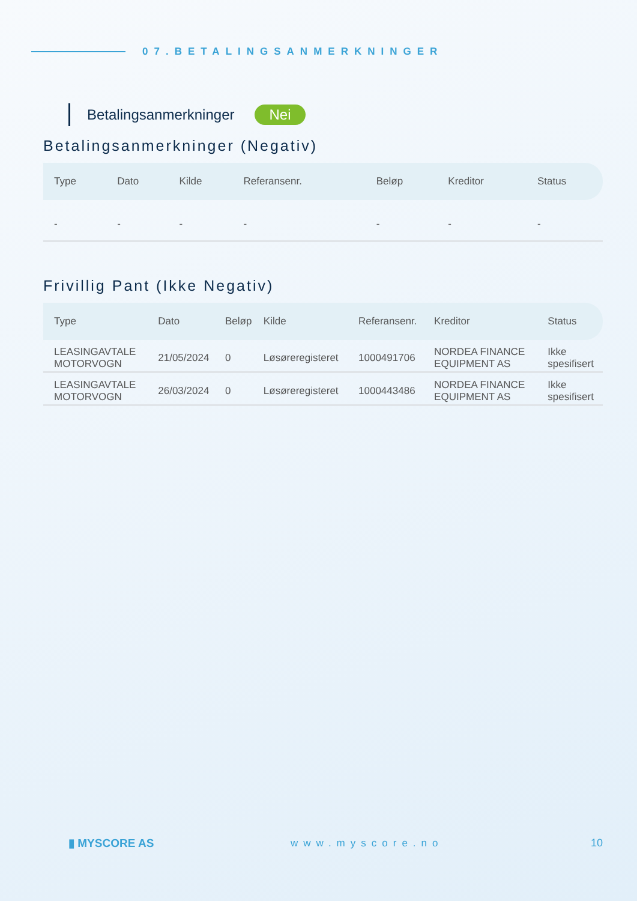07.BETALINGSANMERKNINGER
Betalingsanmerkninger Nei
Betalingsanmerkninger (Negativ)
| Type | Dato | Kilde | Referansenr. | Beløp | Kreditor | Status |
| --- | --- | --- | --- | --- | --- | --- |
| - | - | - | - | - | - | - |
Frivillig Pant (Ikke Negativ)
| Type | Dato | Beløp | Kilde | Referansenr. | Kreditor | Status |
| --- | --- | --- | --- | --- | --- | --- |
| LEASINGAVTALE MOTORVOGN | 21/05/2024 | 0 | Løsøreregisteret | 1000491706 | NORDEA FINANCE EQUIPMENT AS | Ikke spesifisert |
| LEASINGAVTALE MOTORVOGN | 26/03/2024 | 0 | Løsøreregisteret | 1000443486 | NORDEA FINANCE EQUIPMENT AS | Ikke spesifisert |
▮ MYSCORE AS www.myscore.no 10